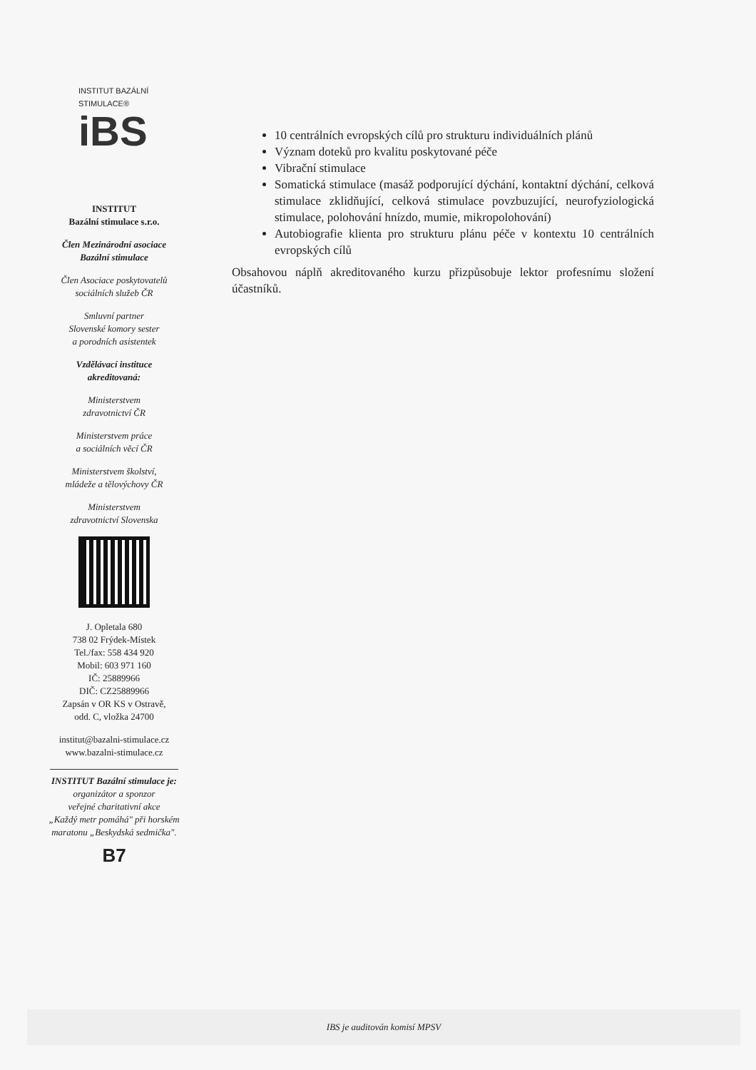INSTITUT BAZÁLNÍ
STIMULACE®
iBS
INSTITUT
Bazální stimulace s.r.o.
Člen Mezinárodní asociace
Bazální stimulace
Člen Asociace poskytovatelů
sociálních služeb ČR
Smluvní partner
Slovenské komory sester
a porodních asistentek
Vzdělávací instituce
akreditovaná:
Ministerstvem
zdravotnictví ČR
Ministerstvem práce
a sociálních věcí ČR
Ministerstvem školství,
mládeže a tělovýchovy ČR
Ministerstvem
zdravotnictví Slovenska
J. Opletala 680
738 02 Frýdek-Místek
Tel./fax: 558 434 920
Mobil: 603 971 160
IČ: 25889966
DIČ: CZ25889966
Zapsán v OR KS v Ostravě,
odd. C, vložka 24700
institut@bazalni-stimulace.cz
www.bazalni-stimulace.cz
INSTITUT Bazální stimulace je:
organizátor a sponzor
veřejné charitativní akce
„Každý metr pomáhá" při horském
maratonu „Beskydská sedmička".
B7
10 centrálních evropských cílů pro strukturu individuálních plánů
Význam doteků pro kvalitu poskytované péče
Vibrační stimulace
Somatická stimulace (masáž podporující dýchání, kontaktní dýchání, celková stimulace zklidňující, celková stimulace povzbuzující, neurofyziologická stimulace, polohování hnízdo, mumie, mikropolohování)
Autobiografie klienta pro strukturu plánu péče v kontextu 10 centrálních evropských cílů
Obsahovou náplň akreditovaného kurzu přizpůsobuje lektor profesnímu složení účastníků.
IBS je auditován komisí MPSV